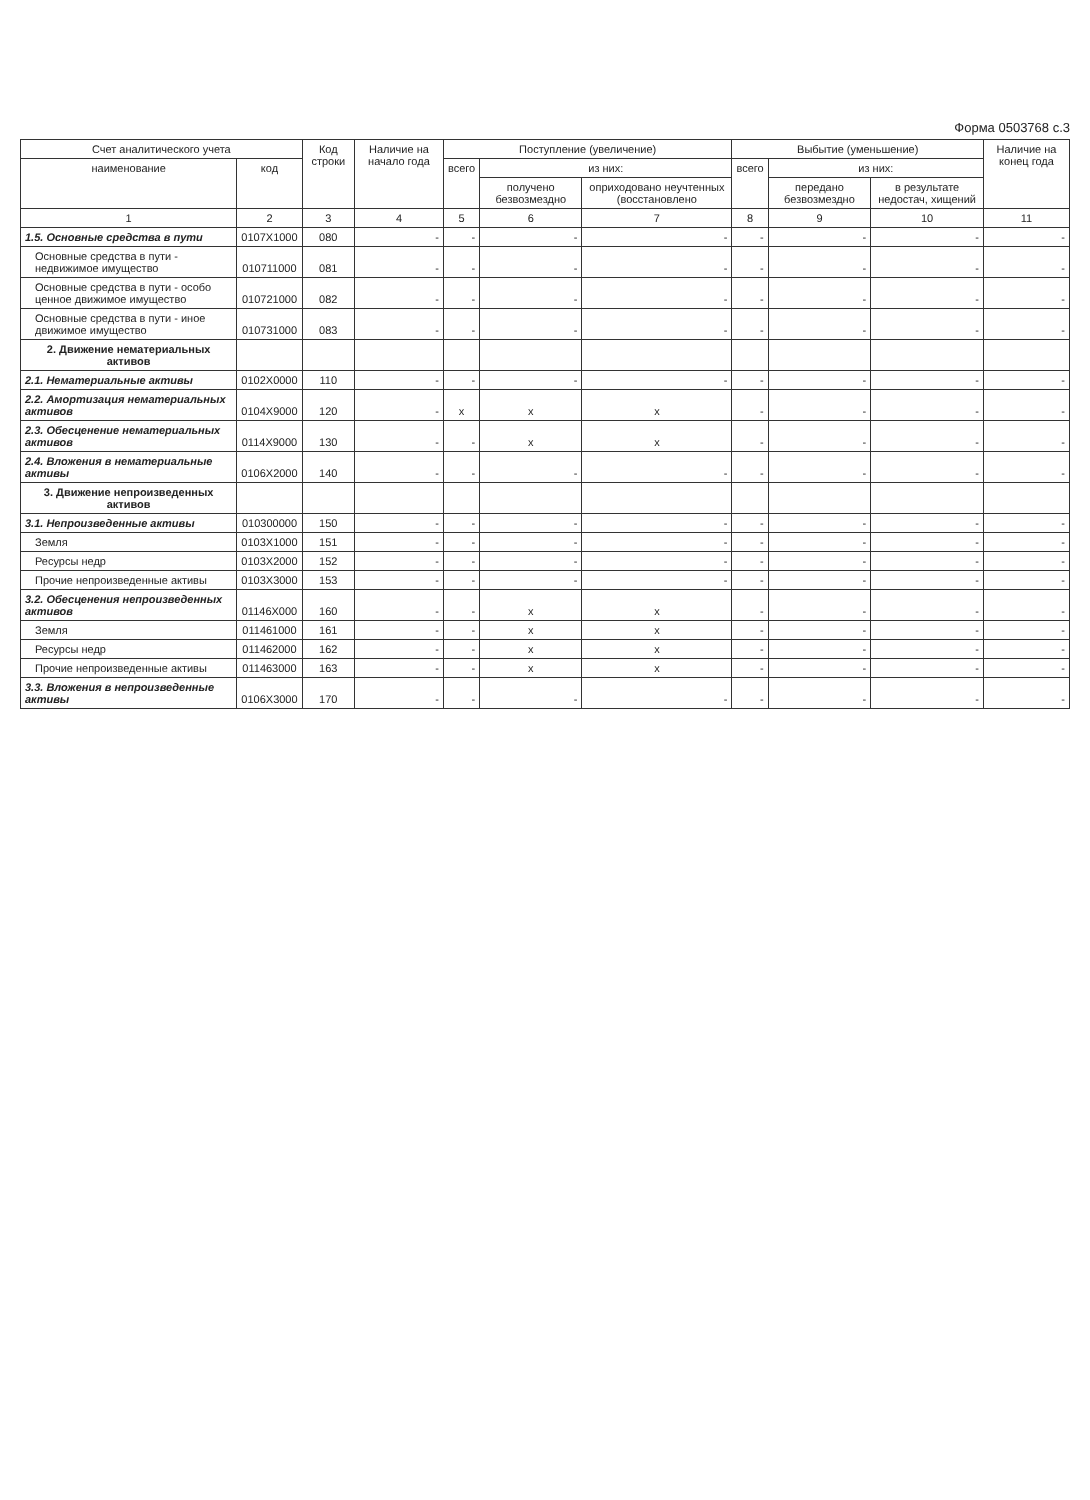Форма 0503768 с.3
| Счет аналитического учета | | Код строки | Наличие на начало года | Поступление (увеличение) | | | Выбытие (уменьшение) | | | Наличие на конец года |
| --- | --- | --- | --- | --- | --- | --- | --- | --- | --- | --- |
| наименование | код | | | всего | из них: | | всего | из них: | | |
| | | | | | получено безвозмездно | оприходовано неучтенных (восстановлено | | передано безвозмездно | в результате недостач, хищений | |
| 1 | 2 | 3 | 4 | 5 | 6 | 7 | 8 | 9 | 10 | 11 |
| 1.5. Основные средства в пути | 0107X1000 | 080 | - | - | - | - | - | - | - | - |
| Основные средства в пути - недвижимое имущество | 010711000 | 081 | - | - | - | - | - | - | - | - |
| Основные средства в пути - особо ценное движимое имущество | 010721000 | 082 | - | - | - | - | - | - | - | - |
| Основные средства в пути - иное движимое имущество | 010731000 | 083 | - | - | - | - | - | - | - | - |
| 2. Движение нематериальных активов | | | | | | | | | | |
| 2.1. Нематериальные активы | 0102X0000 | 110 | - | - | - | - | - | - | - | - |
| 2.2. Амортизация нематериальных активов | 0104X9000 | 120 | - | x | x | x | - | - | - | - |
| 2.3. Обесценение нематериальных активов | 0114X9000 | 130 | - | - | x | x | - | - | - | - |
| 2.4. Вложения в нематериальные активы | 0106X2000 | 140 | - | - | - | - | - | - | - | - |
| 3. Движение непроизведенных активов | | | | | | | | | | |
| 3.1. Непроизведенные активы | 010300000 | 150 | - | - | - | - | - | - | - | - |
| Земля | 0103X1000 | 151 | - | - | - | - | - | - | - | - |
| Ресурсы недр | 0103X2000 | 152 | - | - | - | - | - | - | - | - |
| Прочие непроизведенные активы | 0103X3000 | 153 | - | - | - | - | - | - | - | - |
| 3.2. Обесценения непроизведенных активов | 01146X000 | 160 | - | - | x | x | - | - | - | - |
| Земля | 011461000 | 161 | - | - | x | x | - | - | - | - |
| Ресурсы недр | 011462000 | 162 | - | - | x | x | - | - | - | - |
| Прочие непроизведенные активы | 011463000 | 163 | - | - | x | x | - | - | - | - |
| 3.3. Вложения в непроизведенные активы | 0106X3000 | 170 | - | - | - | - | - | - | - | - |